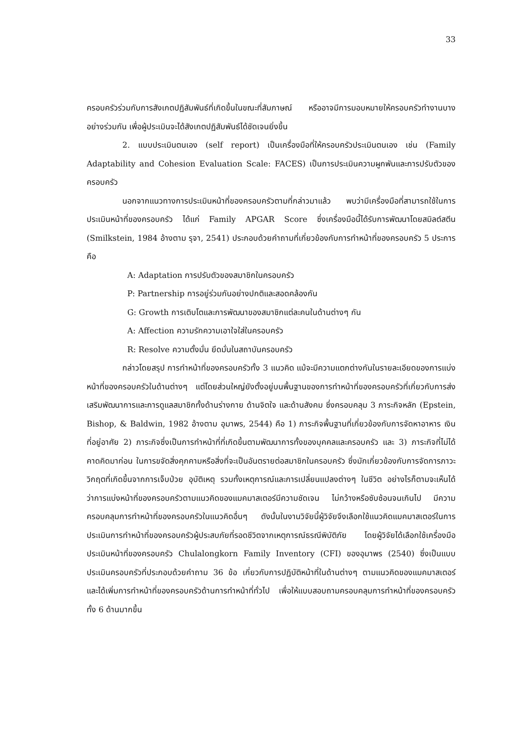33
ครอบครัวร่วมกับการสังเกตปฏิสัมพันธ์ที่เกิดขึ้นในขณะที่สัมภาษณ์ หรืออาจมีการมอบหมายให้ครอบครัวทำงานบางอย่างร่วมกัน เพื่อผู้ประเมินจะได้สังเกตปฏิสัมพันธ์ได้ชัดเจนยิ่งขึ้น
2. แบบประเมินตนเอง (self report) เป็นเครื่องมือที่ให้ครอบครัวประเมินตนเอง เช่น (Family Adaptability and Cohesion Evaluation Scale: FACES) เป็นการประเมินความผูกพันและการปรับตัวของครอบครัว
นอกจากแนวทางการประเมินหน้าที่ของครอบครัวตามที่กล่าวมาแล้ว พบว่ามีเครื่องมือที่สามารถใช้ในการประเมินหน้าที่ของครอบครัว ได้แก่ Family APGAR Score ซึ่งเครื่องมือนี้ได้รับการพัฒนาโดยสมิลต์สตีน (Smilkstein, 1984 อ้างตาม รุจา, 2541) ประกอบด้วยคำถามที่เกี่ยวข้องกับการทำหน้าที่ของครอบครัว 5 ประการ คือ
A: Adaptation การปรับตัวของสมาชิกในครอบครัว
P: Partnership การอยู่ร่วมกันอย่างปกติและสอดคล้องกัน
G: Growth การเติบโตและการพัฒนาของสมาชิกแต่ละคนในด้านต่างๆ กัน
A: Affection ความรักความเอาใจใส่ในครอบครัว
R: Resolve ความตั้งมั่น ยึดมั่นในสถาบันครอบครัว
กล่าวโดยสรุป การทำหน้าที่ของครอบครัวทั้ง 3 แนวคิด แม้จะมีความแตกต่างกันในรายละเอียดของการแบ่งหน้าที่ของครอบครัวในด้านต่างๆ แต่โดยส่วนใหญ่ยังตั้งอยู่บนพื้นฐานของการทำหน้าที่ของครอบครัวที่เกี่ยวกับการส่งเสริมพัฒนาการและการดูแลสมาชิกทั้งด้านร่างกาย ด้านจิตใจ และด้านสังคม ซึ่งครอบคลุม 3 ภาระกิจหลัก (Epstein, Bishop, & Baldwin, 1982 อ้างตาม อุมาพร, 2544) คือ 1) ภาระกิจพื้นฐานที่เกี่ยวข้องกับการจัดหาอาหาร เงิน ที่อยู่อาศัย 2) ภาระกิจซึ่งเป็นการทำหน้าที่ที่เกิดขึ้นตามพัฒนาการทั้งของบุคคลและครอบครัว และ 3) ภาระกิจที่ไม่ได้คาดคิดมาก่อน ในการขจัดสิ่งคุกคามหรือสิ่งที่จะเป็นอันตรายต่อสมาชิกในครอบครัว ซึ่งมักเกี่ยวข้องกับการจัดการภาวะวิกฤตที่เกิดขึ้นจากการเจ็บป่วย อุบัติเหตุ รวมทั้งเหตุการณ์และการเปลี่ยนแปลงต่างๆ ในชีวิต อย่างไรก็ตามจะเห็นได้ว่าการแบ่งหน้าที่ของครอบครัวตามแนวคิดของแมคมาสเตอร์มีความชัดเจน ไม่กว้างหรือซับซ้อนจนเกินไป มีความครอบคลุมการทำหน้าที่ของครอบครัวในแนวคิดอื่นๆ ดังนั้นในงานวิจัยนี้ผู้วิจัยจึงเลือกใช้แนวคิดแมคมาสเตอร์ในการประเมินการทำหน้าที่ของครอบครัวผู้ประสบภัยที่รอดชีวิตจากเหตุการณ์ธรณีพิบัติภัย โดยผู้วิจัยได้เลือกใช้เครื่องมือประเมินหน้าที่ของครอบครัว Chulalongkorn Family Inventory (CFI) ของอุมาพร (2540) ซึ่งเป็นแบบประเมินครอบครัวที่ประกอบด้วยคำถาม 36 ข้อ เกี่ยวกับการปฏิบัติหน้าที่ในด้านต่างๆ ตามแนวคิดของแมคมาสเตอร์ และได้เพิ่มการทำหน้าที่ของครอบครัวด้านการทำหน้าที่ทั่วไป เพื่อให้แบบสอบถามครอบคลุมการทำหน้าที่ของครอบครัวทั้ง 6 ด้านมากขึ้น